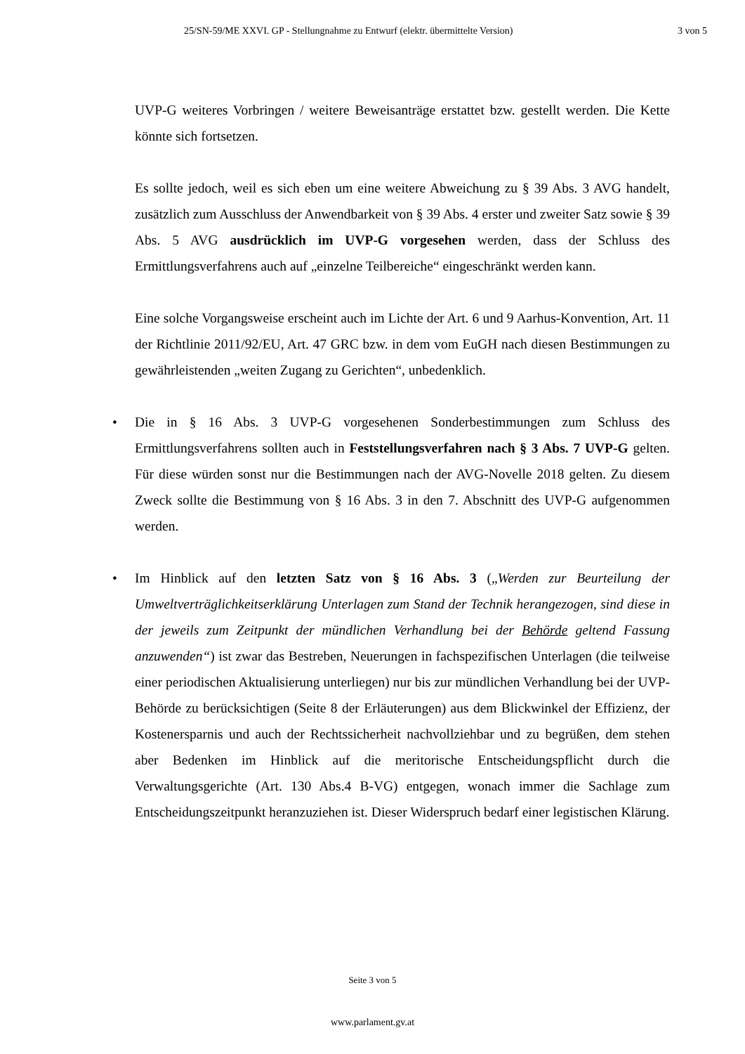25/SN-59/ME XXVI. GP - Stellungnahme zu Entwurf (elektr. übermittelte Version) 3 von 5
UVP-G weiteres Vorbringen / weitere Beweisanträge erstattet bzw. gestellt werden. Die Kette könnte sich fortsetzen.
Es sollte jedoch, weil es sich eben um eine weitere Abweichung zu § 39 Abs. 3 AVG handelt, zusätzlich zum Ausschluss der Anwendbarkeit von § 39 Abs. 4 erster und zweiter Satz sowie § 39 Abs. 5 AVG ausdrücklich im UVP-G vorgesehen werden, dass der Schluss des Ermittlungsverfahrens auch auf „einzelne Teilbereiche“ eingeschränkt werden kann.
Eine solche Vorgangsweise erscheint auch im Lichte der Art. 6 und 9 Aarhus-Konvention, Art. 11 der Richtlinie 2011/92/EU, Art. 47 GRC bzw. in dem vom EuGH nach diesen Bestimmungen zu gewährleistenden „weiten Zugang zu Gerichten“, unbedenklich.
• Die in § 16 Abs. 3 UVP-G vorgesehenen Sonderbestimmungen zum Schluss des Ermittlungsverfahrens sollten auch in Feststellungsverfahren nach § 3 Abs. 7 UVP-G gelten. Für diese würden sonst nur die Bestimmungen nach der AVG-Novelle 2018 gelten. Zu diesem Zweck sollte die Bestimmung von § 16 Abs. 3 in den 7. Abschnitt des UVP-G aufgenommen werden.
• Im Hinblick auf den letzten Satz von § 16 Abs. 3 („Werden zur Beurteilung der Umweltverträglichkeitserklärung Unterlagen zum Stand der Technik herangezogen, sind diese in der jeweils zum Zeitpunkt der mündlichen Verhandlung bei der Behörde geltend Fassung anzuwenden“) ist zwar das Bestreben, Neuerungen in fachspezifischen Unterlagen (die teilweise einer periodischen Aktualisierung unterliegen) nur bis zur mündlichen Verhandlung bei der UVP-Behörde zu berücksichtigen (Seite 8 der Erläuterungen) aus dem Blickwinkel der Effizienz, der Kostenersparnis und auch der Rechtssicherheit nachvollziehbar und zu begrüßen, dem stehen aber Bedenken im Hinblick auf die meritorische Entscheidungspflicht durch die Verwaltungsgerichte (Art. 130 Abs.4 B-VG) entgegen, wonach immer die Sachlage zum Entscheidungszeitpunkt heranzuziehen ist. Dieser Widerspruch bedarf einer legistischen Klärung.
Seite 3 von 5
www.parlament.gv.at